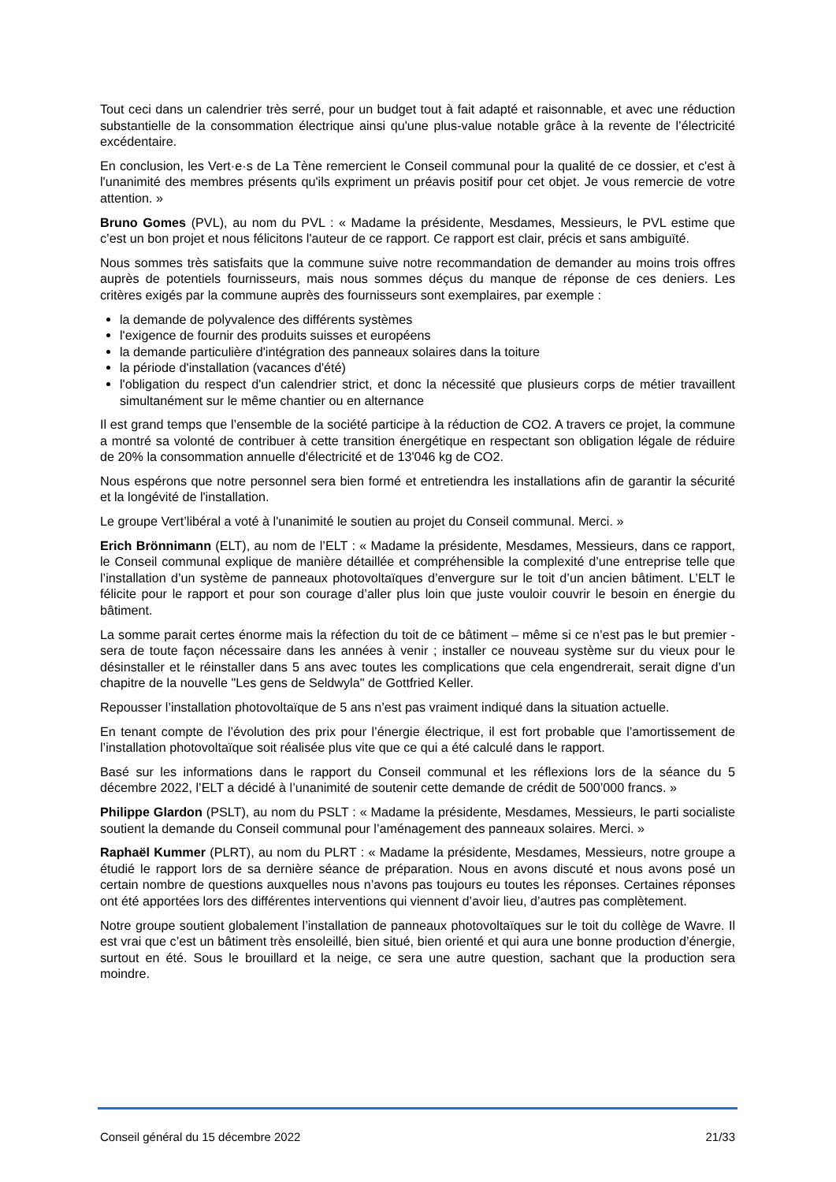Tout ceci dans un calendrier très serré, pour un budget tout à fait adapté et raisonnable, et avec une réduction substantielle de la consommation électrique ainsi qu'une plus-value notable grâce à la revente de l’électricité excédentaire.
En conclusion, les Vert·e·s de La Tène remercient le Conseil communal pour la qualité de ce dossier, et c'est à l'unanimité des membres présents qu'ils expriment un préavis positif pour cet objet. Je vous remercie de votre attention. »
Bruno Gomes (PVL), au nom du PVL : « Madame la présidente, Mesdames, Messieurs, le PVL estime que c’est un bon projet et nous félicitons l'auteur de ce rapport. Ce rapport est clair, précis et sans ambiguïté.
Nous sommes très satisfaits que la commune suive notre recommandation de demander au moins trois offres auprès de potentiels fournisseurs, mais nous sommes déçus du manque de réponse de ces deniers. Les critères exigés par la commune auprès des fournisseurs sont exemplaires, par exemple :
la demande de polyvalence des différents systèmes
l'exigence de fournir des produits suisses et européens
la demande particulière d'intégration des panneaux solaires dans la toiture
la période d'installation (vacances d'été)
l'obligation du respect d'un calendrier strict, et donc la nécessité que plusieurs corps de métier travaillent simultanément sur le même chantier ou en alternance
Il est grand temps que l’ensemble de la société participe à la réduction de CO2. A travers ce projet, la commune a montré sa volonté de contribuer à cette transition énergétique en respectant son obligation légale de réduire de 20% la consommation annuelle d'électricité et de 13'046 kg de CO2.
Nous espérons que notre personnel sera bien formé et entretiendra les installations afin de garantir la sécurité et la longévité de l'installation.
Le groupe Vert’libéral a voté à l'unanimité le soutien au projet du Conseil communal. Merci. »
Erich Brönnimann (ELT), au nom de l’ELT : « Madame la présidente, Mesdames, Messieurs, dans ce rapport, le Conseil communal explique de manière détaillée et compréhensible la complexité d’une entreprise telle que l’installation d’un système de panneaux photovoltaïques d’envergure sur le toit d’un ancien bâtiment. L’ELT le félicite pour le rapport et pour son courage d’aller plus loin que juste vouloir couvrir le besoin en énergie du bâtiment.
La somme parait certes énorme mais la réfection du toit de ce bâtiment – même si ce n’est pas le but premier - sera de toute façon nécessaire dans les années à venir ; installer ce nouveau système sur du vieux pour le désinstaller et le réinstaller dans 5 ans avec toutes les complications que cela engendrerait, serait digne d’un chapitre de la nouvelle "Les gens de Seldwyla" de Gottfried Keller.
Repousser l’installation photovoltaïque de 5 ans n’est pas vraiment indiqué dans la situation actuelle.
En tenant compte de l’évolution des prix pour l’énergie électrique, il est fort probable que l’amortissement de l’installation photovoltaïque soit réalisée plus vite que ce qui a été calculé dans le rapport.
Basé sur les informations dans le rapport du Conseil communal et les réflexions lors de la séance du 5 décembre 2022, l’ELT a décidé à l’unanimité de soutenir cette demande de crédit de 500’000 francs. »
Philippe Glardon (PSLT), au nom du PSLT : « Madame la présidente, Mesdames, Messieurs, le parti socialiste soutient la demande du Conseil communal pour l’aménagement des panneaux solaires. Merci. »
Raphaël Kummer (PLRT), au nom du PLRT : « Madame la présidente, Mesdames, Messieurs, notre groupe a étudié le rapport lors de sa dernière séance de préparation. Nous en avons discuté et nous avons posé un certain nombre de questions auxquelles nous n’avons pas toujours eu toutes les réponses. Certaines réponses ont été apportées lors des différentes interventions qui viennent d’avoir lieu, d’autres pas complètement.
Notre groupe soutient globalement l’installation de panneaux photovoltaïques sur le toit du collège de Wavre. Il est vrai que c’est un bâtiment très ensoleillé, bien situé, bien orienté et qui aura une bonne production d’énergie, surtout en été. Sous le brouillard et la neige, ce sera une autre question, sachant que la production sera moindre.
Conseil général du 15 décembre 2022 21/33